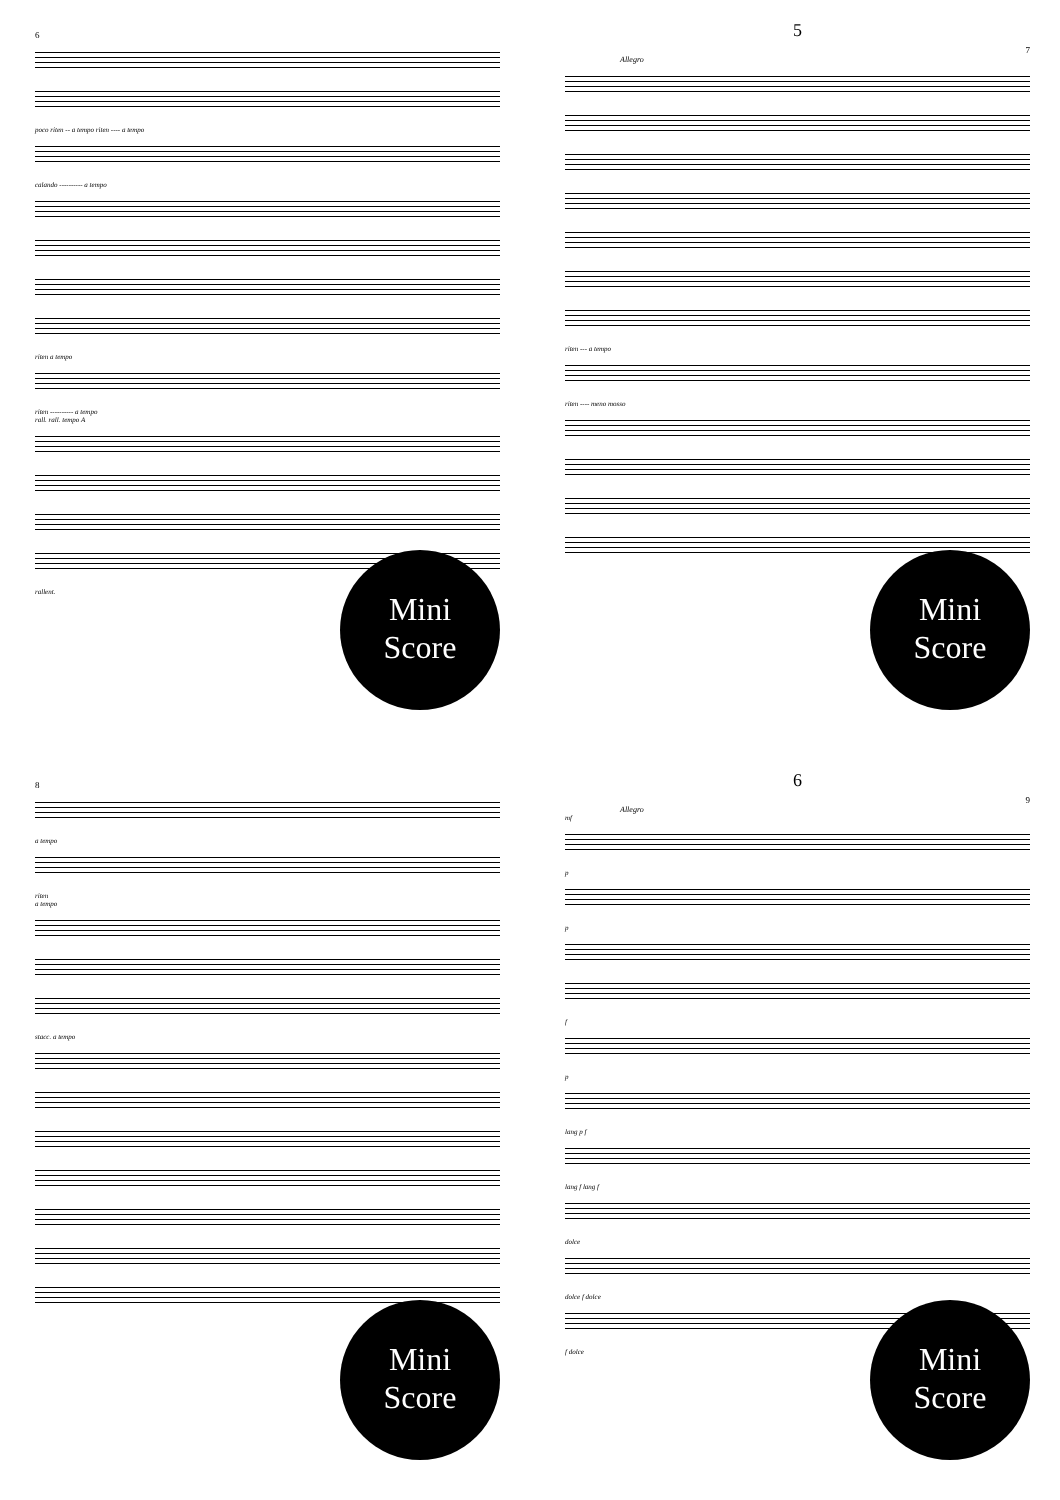6
poco riten -- a tempo riten ---- a tempo
calando ---------- a tempo
riten a tempo
riten ---------- a tempo
rall. rall. tempo A
rallent.
Mini
Score
5
7
Allegro
riten --- a tempo
riten ---- meno mosso
Mini
Score
8
a tempo
riten
a tempo
stacc. a tempo
Mini
Score
6
9
Allegro
mf
p
p
f
p
lang p f
lang f lang f
dolce
dolce f dolce
f dolce
Mini
Score